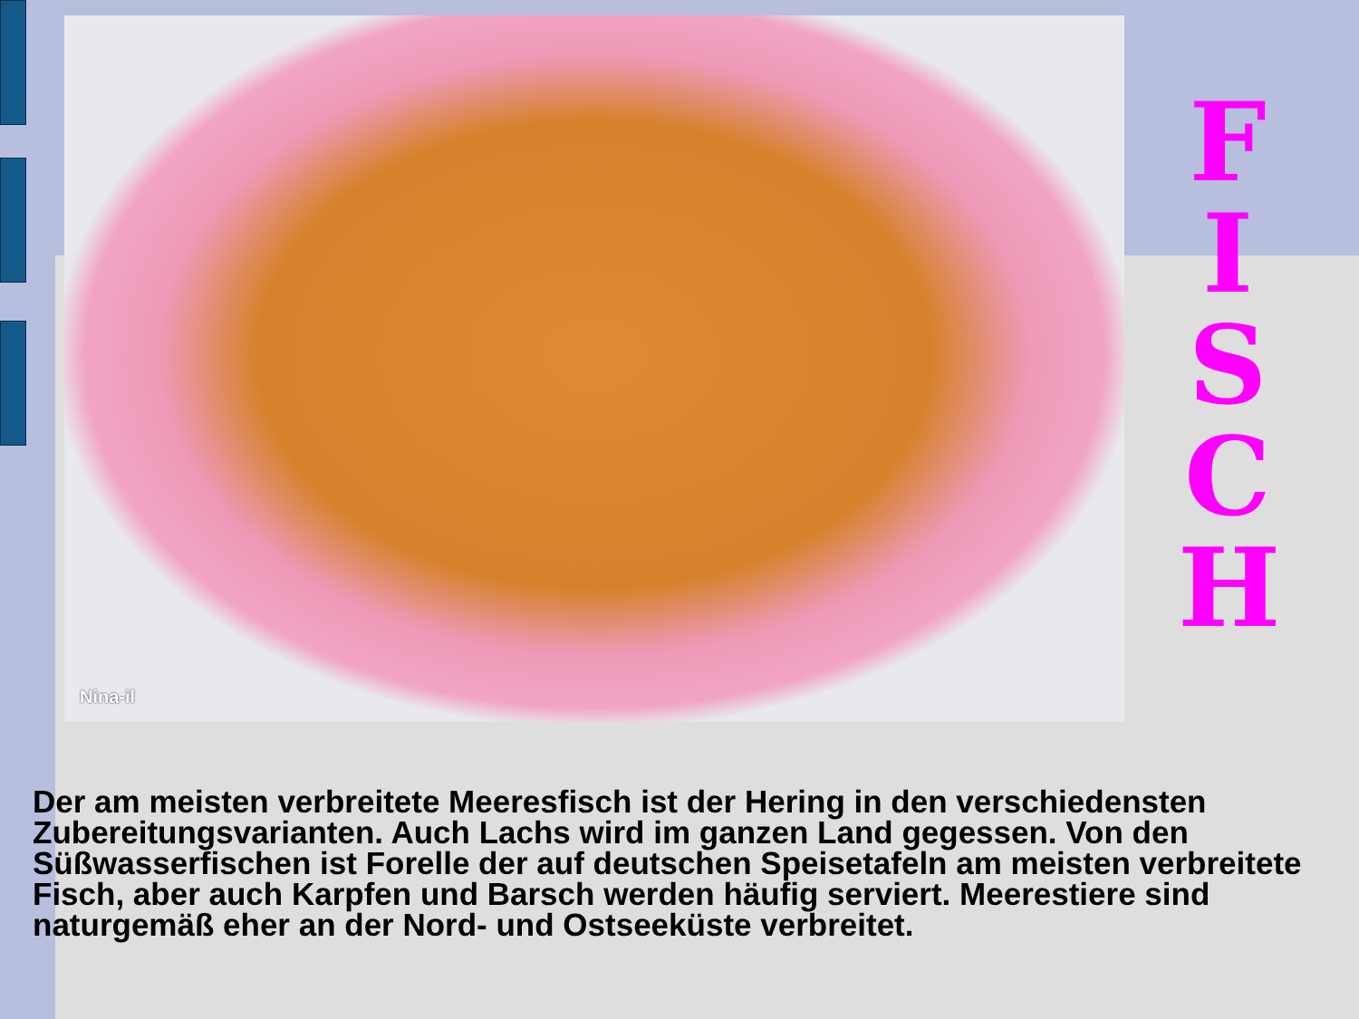Nina-il
F
I
S
C
H
Der am meisten verbreitete Meeresfisch ist der Hering in den verschiedensten Zubereitungsvarianten. Auch Lachs wird im ganzen Land gegessen. Von den Süßwasserfischen ist Forelle der auf deutschen Speisetafeln am meisten verbreitete Fisch, aber auch Karpfen und Barsch werden häufig serviert. Meerestiere sind naturgemäß eher an der Nord- und Ostseeküste verbreitet.